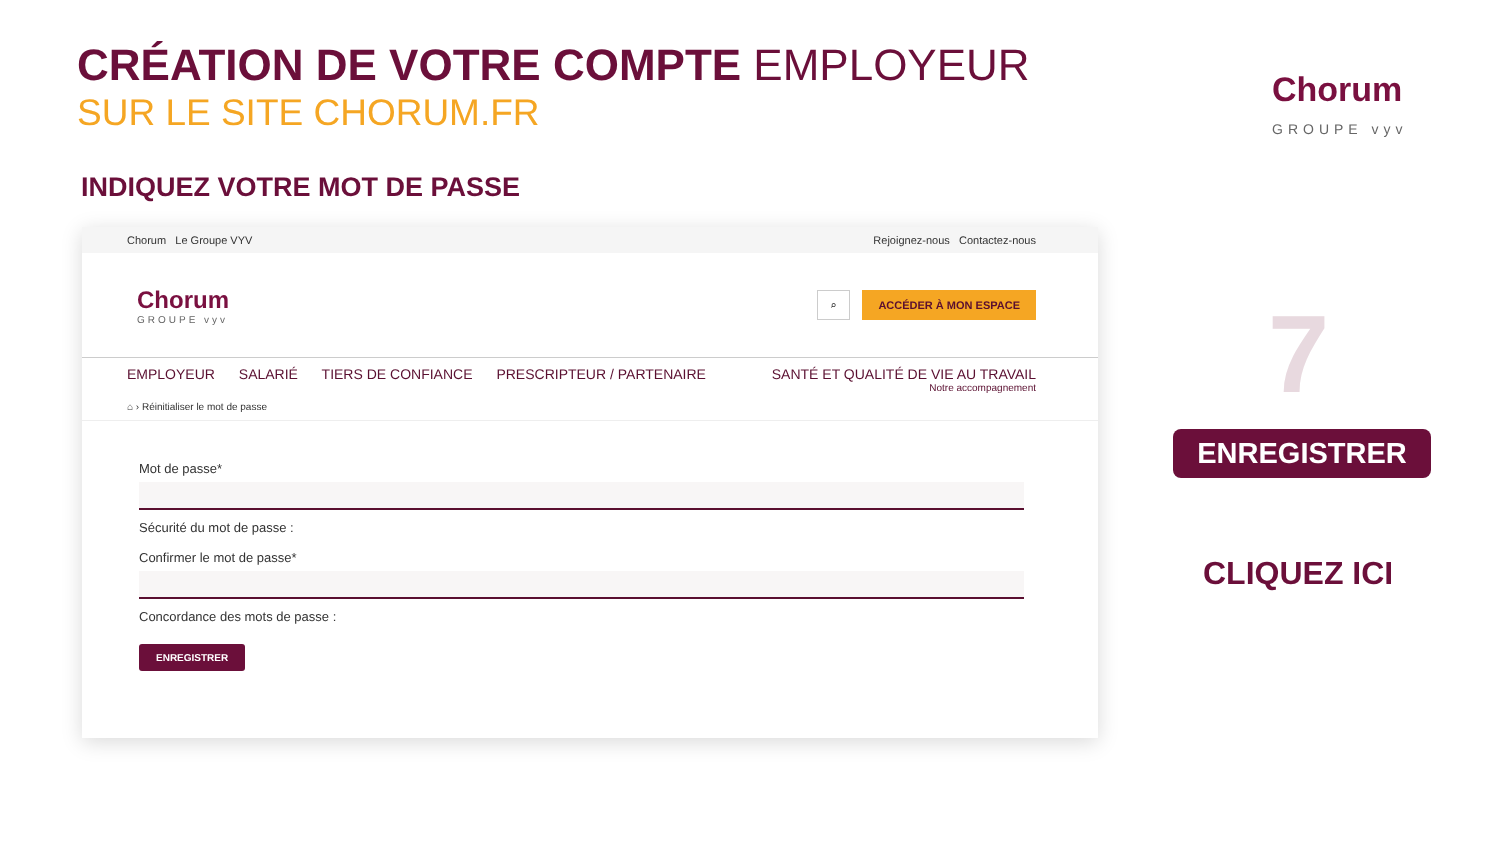CRÉATION DE VOTRE COMPTE EMPLOYEUR
SUR LE SITE CHORUM.FR
Chorum
GROUPE vyv
INDIQUEZ VOTRE MOT DE PASSE
Chorum Le Groupe VYV Rejoignez-nous Contactez-nous
Chorum
GROUPE vyv
⌕ ACCÉDER À MON ESPACE
EMPLOYEUR SALARIÉ TIERS DE CONFIANCE PRESCRIPTEUR / PARTENAIRE
SANTÉ ET QUALITÉ DE VIE AU TRAVAIL
Notre accompagnement
⌂ › Réinitialiser le mot de passe
Mot de passe*
Sécurité du mot de passe :
Confirmer le mot de passe*
Concordance des mots de passe :
ENREGISTRER
7
ENREGISTRER
CLIQUEZ ICI